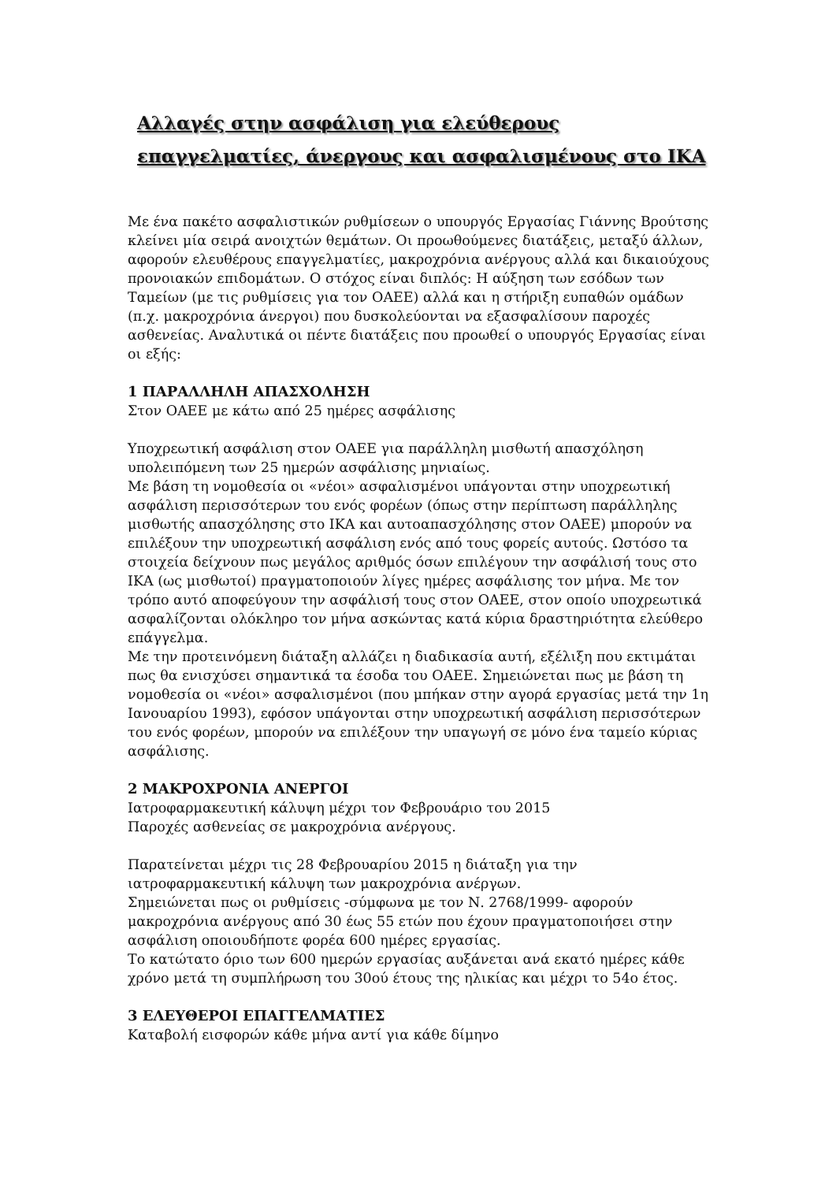Αλλαγές στην ασφάλιση για ελεύθερους επαγγελματίες, άνεργους και ασφαλισμένους στο ΙΚΑ
Με ένα πακέτο ασφαλιστικών ρυθμίσεων ο υπουργός Εργασίας Γιάννης Βρούτσης κλείνει μία σειρά ανοιχτών θεμάτων. Οι προωθούμενες διατάξεις, μεταξύ άλλων, αφορούν ελευθέρους επαγγελματίες, μακροχρόνια ανέργους αλλά και δικαιούχους προνοιακών επιδομάτων. Ο στόχος είναι διπλός: Η αύξηση των εσόδων των Ταμείων (με τις ρυθμίσεις για τον ΟΑΕΕ) αλλά και η στήριξη ευπαθών ομάδων (π.χ. μακροχρόνια άνεργοι) που δυσκολεύονται να εξασφαλίσουν παροχές ασθενείας. Αναλυτικά οι πέντε διατάξεις που προωθεί ο υπουργός Εργασίας είναι οι εξής:
1 ΠΑΡΑΛΛΗΛΗ ΑΠΑΣΧΟΛΗΣΗ
Στον ΟΑΕΕ με κάτω από 25 ημέρες ασφάλισης
Υποχρεωτική ασφάλιση στον ΟΑΕΕ για παράλληλη μισθωτή απασχόληση υπολειπόμενη των 25 ημερών ασφάλισης μηνιαίως.
Με βάση τη νομοθεσία οι «νέοι» ασφαλισμένοι υπάγονται στην υποχρεωτική ασφάλιση περισσότερων του ενός φορέων (όπως στην περίπτωση παράλληλης μισθωτής απασχόλησης στο ΙΚΑ και αυτοαπασχόλησης στον ΟΑΕΕ) μπορούν να επιλέξουν την υποχρεωτική ασφάλιση ενός από τους φορείς αυτούς. Ωστόσο τα στοιχεία δείχνουν πως μεγάλος αριθμός όσων επιλέγουν την ασφάλισή τους στο ΙΚΑ (ως μισθωτοί) πραγματοποιούν λίγες ημέρες ασφάλισης τον μήνα. Με τον τρόπο αυτό αποφεύγουν την ασφάλισή τους στον ΟΑΕΕ, στον οποίο υποχρεωτικά ασφαλίζονται ολόκληρο τον μήνα ασκώντας κατά κύρια δραστηριότητα ελεύθερο επάγγελμα.
Με την προτεινόμενη διάταξη αλλάζει η διαδικασία αυτή, εξέλιξη που εκτιμάται πως θα ενισχύσει σημαντικά τα έσοδα του ΟΑΕΕ. Σημειώνεται πως με βάση τη νομοθεσία οι «νέοι» ασφαλισμένοι (που μπήκαν στην αγορά εργασίας μετά την 1η Ιανουαρίου 1993), εφόσον υπάγονται στην υποχρεωτική ασφάλιση περισσότερων του ενός φορέων, μπορούν να επιλέξουν την υπαγωγή σε μόνο ένα ταμείο κύριας ασφάλισης.
2 ΜΑΚΡΟΧΡΟΝΙΑ ΑΝΕΡΓΟΙ
Ιατροφαρμακευτική κάλυψη μέχρι τον Φεβρουάριο του 2015
Παροχές ασθενείας σε μακροχρόνια ανέργους.
Παρατείνεται μέχρι τις 28 Φεβρουαρίου 2015 η διάταξη για την ιατροφαρμακευτική κάλυψη των μακροχρόνια ανέργων.
Σημειώνεται πως οι ρυθμίσεις -σύμφωνα με τον Ν. 2768/1999- αφορούν μακροχρόνια ανέργους από 30 έως 55 ετών που έχουν πραγματοποιήσει στην ασφάλιση οποιουδήποτε φορέα 600 ημέρες εργασίας.
Το κατώτατο όριο των 600 ημερών εργασίας αυξάνεται ανά εκατό ημέρες κάθε χρόνο μετά τη συμπλήρωση του 30ού έτους της ηλικίας και μέχρι το 54ο έτος.
3 ΕΛΕΥΘΕΡΟΙ ΕΠΑΓΓΕΛΜΑΤΙΕΣ
Καταβολή εισφορών κάθε μήνα αντί για κάθε δίμηνο